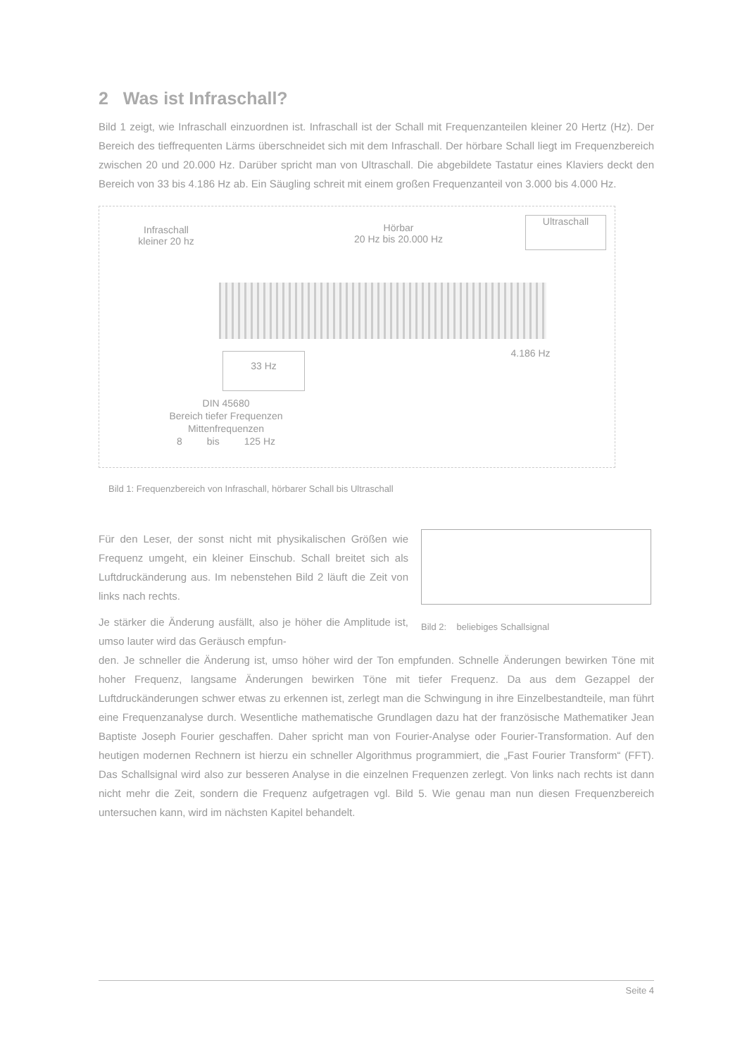2 Was ist Infraschall?
Bild 1 zeigt, wie Infraschall einzuordnen ist. Infraschall ist der Schall mit Frequenzanteilen kleiner 20 Hertz (Hz). Der Bereich des tieffrequenten Lärms überschneidet sich mit dem Infraschall. Der hörbare Schall liegt im Frequenzbereich zwischen 20 und 20.000 Hz. Darüber spricht man von Ultraschall. Die abgebildete Tastatur eines Klaviers deckt den Bereich von 33 bis 4.186 Hz ab. Ein Säugling schreit mit einem großen Frequenzanteil von 3.000 bis 4.000 Hz.
Infraschall
kleiner 20 hz
Hörbar
20 Hz bis 20.000 Hz
Ultraschall
33 Hz 4.186 Hz
DIN 45680
Bereich tiefer Frequenzen
Mittenfrequenzen
8 bis 125 Hz
Bild 1: Frequenzbereich von Infraschall, hörbarer Schall bis Ultraschall
Für den Leser, der sonst nicht mit physikalischen Größen wie Frequenz umgeht, ein kleiner Einschub. Schall breitet sich als Luftdruckänderung aus. Im nebenstehen Bild 2 läuft die Zeit von links nach rechts.
Je stärker die Änderung ausfällt, also je höher die Amplitude ist, umso lauter wird das Geräusch empfun-
Bild 2: beliebiges Schallsignal
den. Je schneller die Änderung ist, umso höher wird der Ton empfunden. Schnelle Änderungen bewirken Töne mit hoher Frequenz, langsame Änderungen bewirken Töne mit tiefer Frequenz. Da aus dem Gezappel der Luftdruckänderungen schwer etwas zu erkennen ist, zerlegt man die Schwingung in ihre Einzelbestandteile, man führt eine Frequenzanalyse durch. Wesentliche mathematische Grundlagen dazu hat der französische Mathematiker Jean Baptiste Joseph Fourier geschaffen. Daher spricht man von Fourier-Analyse oder Fourier-Transformation. Auf den heutigen modernen Rechnern ist hierzu ein schneller Algorithmus programmiert, die „Fast Fourier Transform“ (FFT). Das Schallsignal wird also zur besseren Analyse in die einzelnen Frequenzen zerlegt. Von links nach rechts ist dann nicht mehr die Zeit, sondern die Frequenz aufgetragen vgl. Bild 5. Wie genau man nun diesen Frequenzbereich untersuchen kann, wird im nächsten Kapitel behandelt.
Seite 4